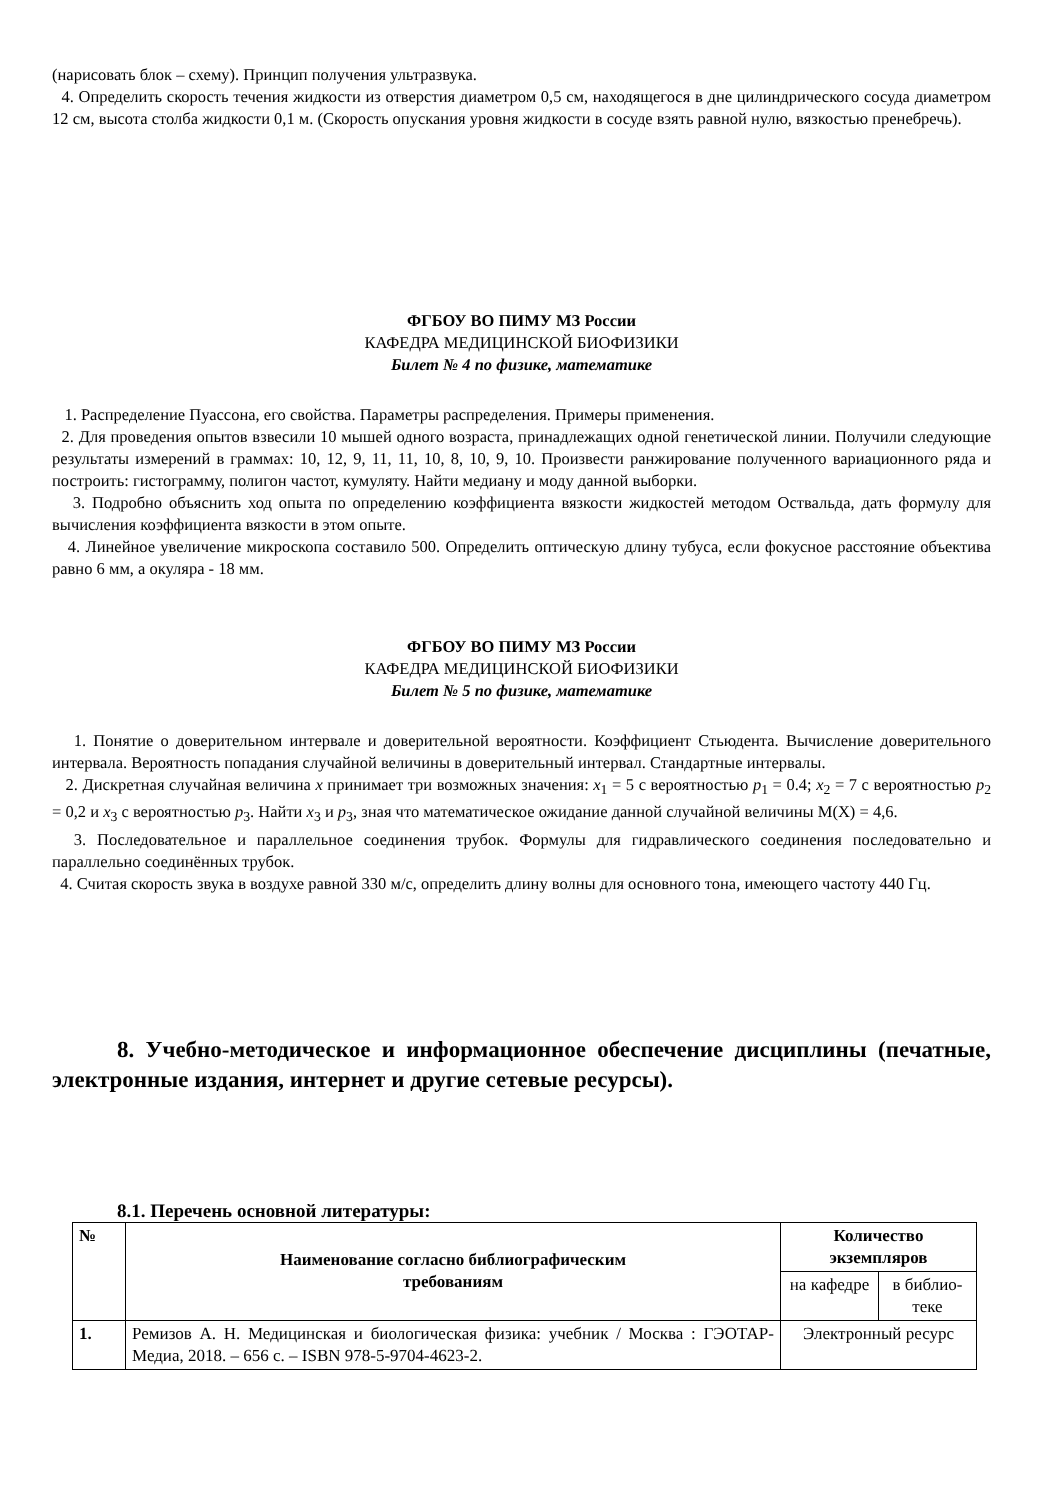(нарисовать блок – схему). Принцип получения ультразвука.
4. Определить скорость течения жидкости из отверстия диаметром 0,5 см, находящегося в дне цилиндрического сосуда диаметром 12 см, высота столба жидкости 0,1 м. (Скорость опускания уровня жидкости в сосуде взять равной нулю, вязкостью пренебречь).
ФГБОУ ВО ПИМУ МЗ России
КАФЕДРА МЕДИЦИНСКОЙ БИОФИЗИКИ
Билет № 4 по физике, математике
1. Распределение Пуассона, его свойства. Параметры распределения. Примеры применения.
2. Для проведения опытов взвесили 10 мышей одного возраста, принадлежащих одной генетической линии. Получили следующие результаты измерений в граммах: 10, 12, 9, 11, 11, 10, 8, 10, 9, 10. Произвести ранжирование полученного вариационного ряда и построить: гистограмму, полигон частот, кумуляту. Найти медиану и моду данной выборки.
3. Подробно объяснить ход опыта по определению коэффициента вязкости жидкостей методом Оствальда, дать формулу для вычисления коэффициента вязкости в этом опыте.
4. Линейное увеличение микроскопа составило 500. Определить оптическую длину тубуса, если фокусное расстояние объектива равно 6 мм, а окуляра - 18 мм.
ФГБОУ ВО ПИМУ МЗ России
КАФЕДРА МЕДИЦИНСКОЙ БИОФИЗИКИ
Билет № 5 по физике, математике
1. Понятие о доверительном интервале и доверительной вероятности. Коэффициент Стьюдента. Вычисление доверительного интервала. Вероятность попадания случайной величины в доверительный интервал. Стандартные интервалы.
2. Дискретная случайная величина x принимает три возможных значения: x<sub>1</sub> = 5 с вероятностью p<sub>1</sub> = 0.4; x<sub>2</sub> = 7 с вероятностью p<sub>2</sub> = 0,2 и x<sub>3</sub> с вероятностью p<sub>3</sub>. Найти x<sub>3</sub> и p<sub>3</sub>, зная что математическое ожидание данной случайной величины M(X) = 4,6.
3. Последовательное и параллельное соединения трубок. Формулы для гидравлического соединения последовательно и параллельно соединённых трубок.
4. Считая скорость звука в воздухе равной 330 м/с, определить длину волны для основного тона, имеющего частоту 440 Гц.
8. Учебно-методическое и информационное обеспечение дисциплины (печатные, электронные издания, интернет и другие сетевые ресурсы).
8.1. Перечень основной литературы:
| № | Наименование согласно библиографическим требованиям | Количество экземпляров | |
| --- | --- | --- | --- |
| | | на кафедре | в библио-теке |
| 1. | Ремизов А. Н. Медицинская и биологическая физика: учебник / Москва : ГЭОТАР-Медиа, 2018. – 656 с. – ISBN 978-5-9704-4623-2. | Электронный ресурс | |